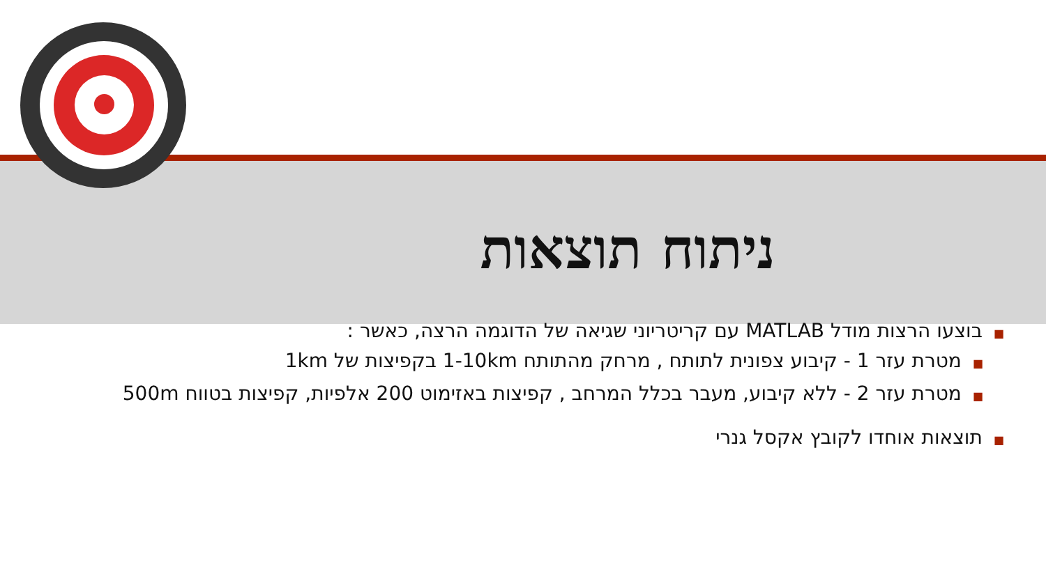ניתוח תוצאות
■בוצעו הרצות מודל MATLAB עם קריטריוני שגיאה של הדוגמה הרצה, כאשר :
■מטרת עזר 1 - קיבוע צפונית לתותח , מרחק מהתותח 1-10km בקפיצות של 1km
■מטרת עזר 2 - ללא קיבוע, מעבר בכלל המרחב , קפיצות באזימוט 200 אלפיות, קפיצות בטווח 500m
■תוצאות אוחדו לקובץ אקסל גנרי